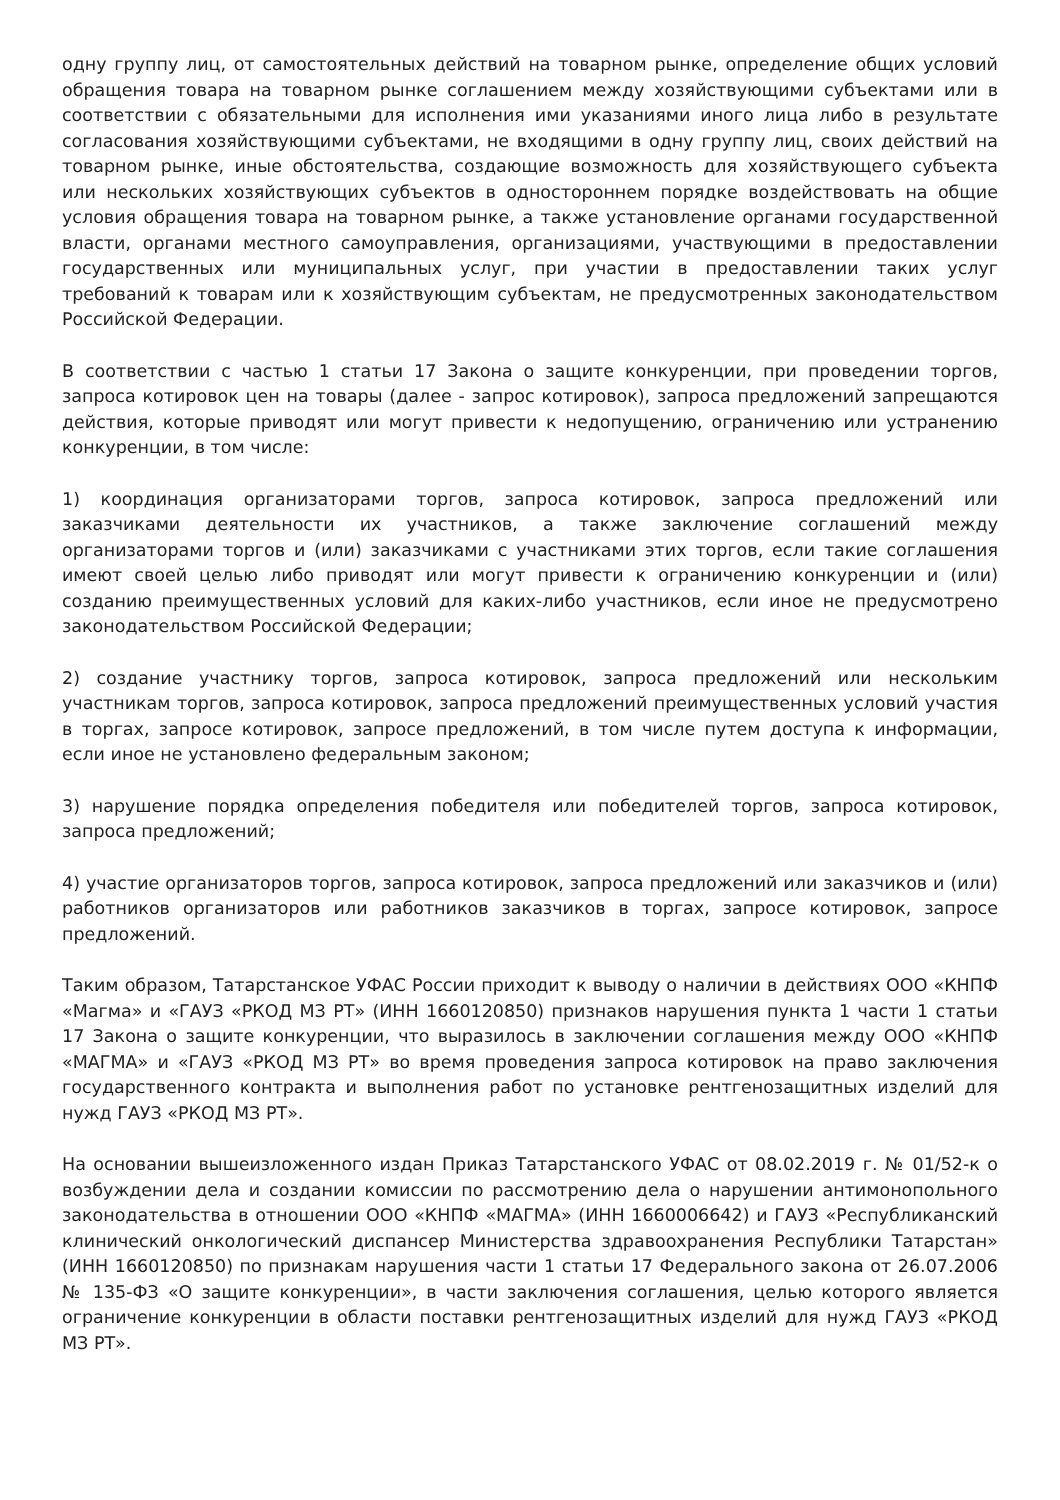одну группу лиц, от самостоятельных действий на товарном рынке, определение общих условий обращения товара на товарном рынке соглашением между хозяйствующими субъектами или в соответствии с обязательными для исполнения ими указаниями иного лица либо в результате согласования хозяйствующими субъектами, не входящими в одну группу лиц, своих действий на товарном рынке, иные обстоятельства, создающие возможность для хозяйствующего субъекта или нескольких хозяйствующих субъектов в одностороннем порядке воздействовать на общие условия обращения товара на товарном рынке, а также установление органами государственной власти, органами местного самоуправления, организациями, участвующими в предоставлении государственных или муниципальных услуг, при участии в предоставлении таких услуг требований к товарам или к хозяйствующим субъектам, не предусмотренных законодательством Российской Федерации.
В соответствии с частью 1 статьи 17 Закона о защите конкуренции, при проведении торгов, запроса котировок цен на товары (далее - запрос котировок), запроса предложений запрещаются действия, которые приводят или могут привести к недопущению, ограничению или устранению конкуренции, в том числе:
1) координация организаторами торгов, запроса котировок, запроса предложений или заказчиками деятельности их участников, а также заключение соглашений между организаторами торгов и (или) заказчиками с участниками этих торгов, если такие соглашения имеют своей целью либо приводят или могут привести к ограничению конкуренции и (или) созданию преимущественных условий для каких-либо участников, если иное не предусмотрено законодательством Российской Федерации;
2) создание участнику торгов, запроса котировок, запроса предложений или нескольким участникам торгов, запроса котировок, запроса предложений преимущественных условий участия в торгах, запросе котировок, запросе предложений, в том числе путем доступа к информации, если иное не установлено федеральным законом;
3) нарушение порядка определения победителя или победителей торгов, запроса котировок, запроса предложений;
4) участие организаторов торгов, запроса котировок, запроса предложений или заказчиков и (или) работников организаторов или работников заказчиков в торгах, запросе котировок, запросе предложений.
Таким образом, Татарстанское УФАС России приходит к выводу о наличии в действиях ООО «КНПФ «Магма» и «ГАУЗ «РКОД МЗ РТ» (ИНН 1660120850) признаков нарушения пункта 1 части 1 статьи 17 Закона о защите конкуренции, что выразилось в заключении соглашения между ООО «КНПФ «МАГМА» и «ГАУЗ «РКОД МЗ РТ» во время проведения запроса котировок на право заключения государственного контракта и выполнения работ по установке рентгенозащитных изделий для нужд ГАУЗ «РКОД МЗ РТ».
На основании вышеизложенного издан Приказ Татарстанского УФАС от 08.02.2019 г. № 01/52-к о возбуждении дела и создании комиссии по рассмотрению дела о нарушении антимонопольного законодательства в отношении ООО «КНПФ «МАГМА» (ИНН 1660006642) и ГАУЗ «Республиканский клинический онкологический диспансер Министерства здравоохранения Республики Татарстан» (ИНН 1660120850) по признакам нарушения части 1 статьи 17 Федерального закона от 26.07.2006 № 135-ФЗ «О защите конкуренции», в части заключения соглашения, целью которого является ограничение конкуренции в области поставки рентгенозащитных изделий для нужд ГАУЗ «РКОД МЗ РТ».